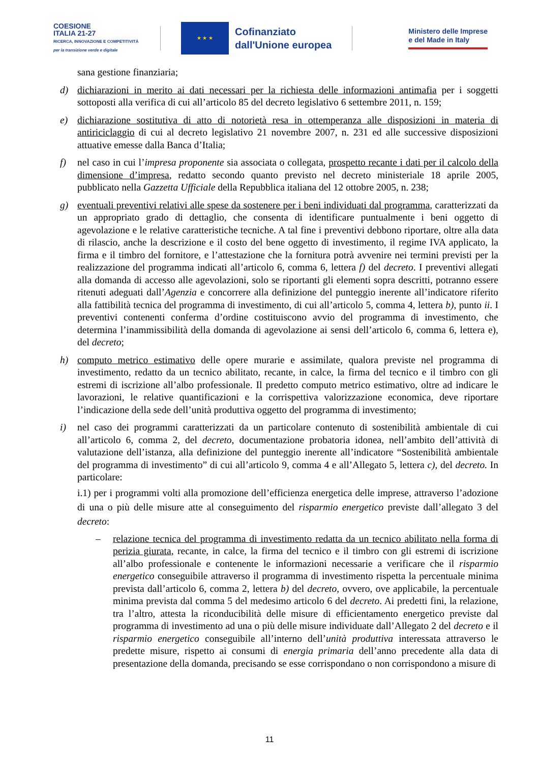COESIONE
ITALIA 21-27
RICERCA, INNOVAZIONE E COMPETITIVITÀ
per la transizione verde e digitale
★ ★ ★
Cofinanziato
dall'Unione europea
Ministero delle Imprese
e del Made in Italy
sana gestione finanziaria;
d) dichiarazioni in merito ai dati necessari per la richiesta delle informazioni antimafia per i soggetti sottoposti alla verifica di cui all’articolo 85 del decreto legislativo 6 settembre 2011, n. 159;
e) dichiarazione sostitutiva di atto di notorietà resa in ottemperanza alle disposizioni in materia di antiriciclaggio di cui al decreto legislativo 21 novembre 2007, n. 231 ed alle successive disposizioni attuative emesse dalla Banca d’Italia;
f) nel caso in cui l’impresa proponente sia associata o collegata, prospetto recante i dati per il calcolo della dimensione d’impresa, redatto secondo quanto previsto nel decreto ministeriale 18 aprile 2005, pubblicato nella Gazzetta Ufficiale della Repubblica italiana del 12 ottobre 2005, n. 238;
g) eventuali preventivi relativi alle spese da sostenere per i beni individuati dal programma, caratterizzati da un appropriato grado di dettaglio, che consenta di identificare puntualmente i beni oggetto di agevolazione e le relative caratteristiche tecniche. A tal fine i preventivi debbono riportare, oltre alla data di rilascio, anche la descrizione e il costo del bene oggetto di investimento, il regime IVA applicato, la firma e il timbro del fornitore, e l’attestazione che la fornitura potrà avvenire nei termini previsti per la realizzazione del programma indicati all’articolo 6, comma 6, lettera f) del decreto. I preventivi allegati alla domanda di accesso alle agevolazioni, solo se riportanti gli elementi sopra descritti, potranno essere ritenuti adeguati dall’Agenzia e concorrere alla definizione del punteggio inerente all’indicatore riferito alla fattibilità tecnica del programma di investimento, di cui all’articolo 5, comma 4, lettera b), punto ii. I preventivi contenenti conferma d’ordine costituiscono avvio del programma di investimento, che determina l’inammissibilità della domanda di agevolazione ai sensi dell’articolo 6, comma 6, lettera e), del decreto;
h) computo metrico estimativo delle opere murarie e assimilate, qualora previste nel programma di investimento, redatto da un tecnico abilitato, recante, in calce, la firma del tecnico e il timbro con gli estremi di iscrizione all’albo professionale. Il predetto computo metrico estimativo, oltre ad indicare le lavorazioni, le relative quantificazioni e la corrispettiva valorizzazione economica, deve riportare l’indicazione della sede dell’unità produttiva oggetto del programma di investimento;
i) nel caso dei programmi caratterizzati da un particolare contenuto di sostenibilità ambientale di cui all’articolo 6, comma 2, del decreto, documentazione probatoria idonea, nell’ambito dell’attività di valutazione dell’istanza, alla definizione del punteggio inerente all’indicatore “Sostenibilità ambientale del programma di investimento” di cui all’articolo 9, comma 4 e all’Allegato 5, lettera c), del decreto. In particolare:
i.1) per i programmi volti alla promozione dell’efficienza energetica delle imprese, attraverso l’adozione di una o più delle misure atte al conseguimento del risparmio energetico previste dall’allegato 3 del decreto:
– relazione tecnica del programma di investimento redatta da un tecnico abilitato nella forma di perizia giurata, recante, in calce, la firma del tecnico e il timbro con gli estremi di iscrizione all’albo professionale e contenente le informazioni necessarie a verificare che il risparmio energetico conseguibile attraverso il programma di investimento rispetta la percentuale minima prevista dall’articolo 6, comma 2, lettera b) del decreto, ovvero, ove applicabile, la percentuale minima prevista dal comma 5 del medesimo articolo 6 del decreto. Ai predetti fini, la relazione, tra l’altro, attesta la riconducibilità delle misure di efficientamento energetico previste dal programma di investimento ad una o più delle misure individuate dall’Allegato 2 del decreto e il risparmio energetico conseguibile all’interno dell’unità produttiva interessata attraverso le predette misure, rispetto ai consumi di energia primaria dell’anno precedente alla data di presentazione della domanda, precisando se esse corrispondano o non corrispondono a misure di
11